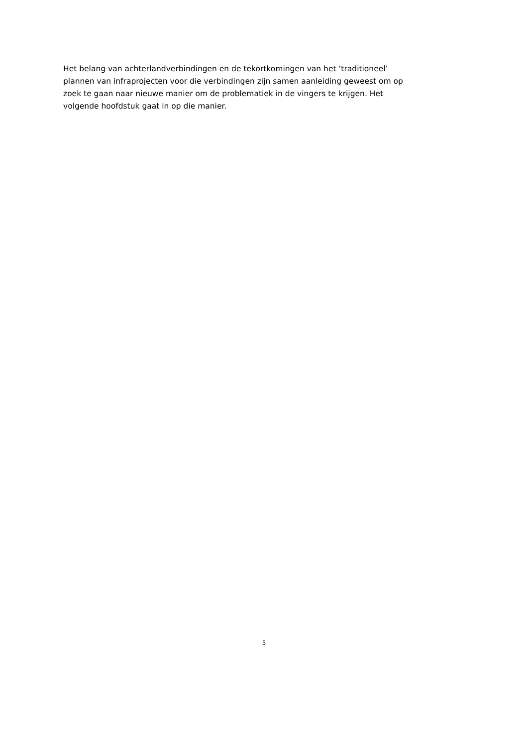Het belang van achterlandverbindingen en de tekortkomingen van het ‘traditioneel’
plannen van infraprojecten voor die verbindingen zijn samen aanleiding geweest om op
zoek te gaan naar nieuwe manier om de problematiek in de vingers te krijgen. Het
volgende hoofdstuk gaat in op die manier.
5